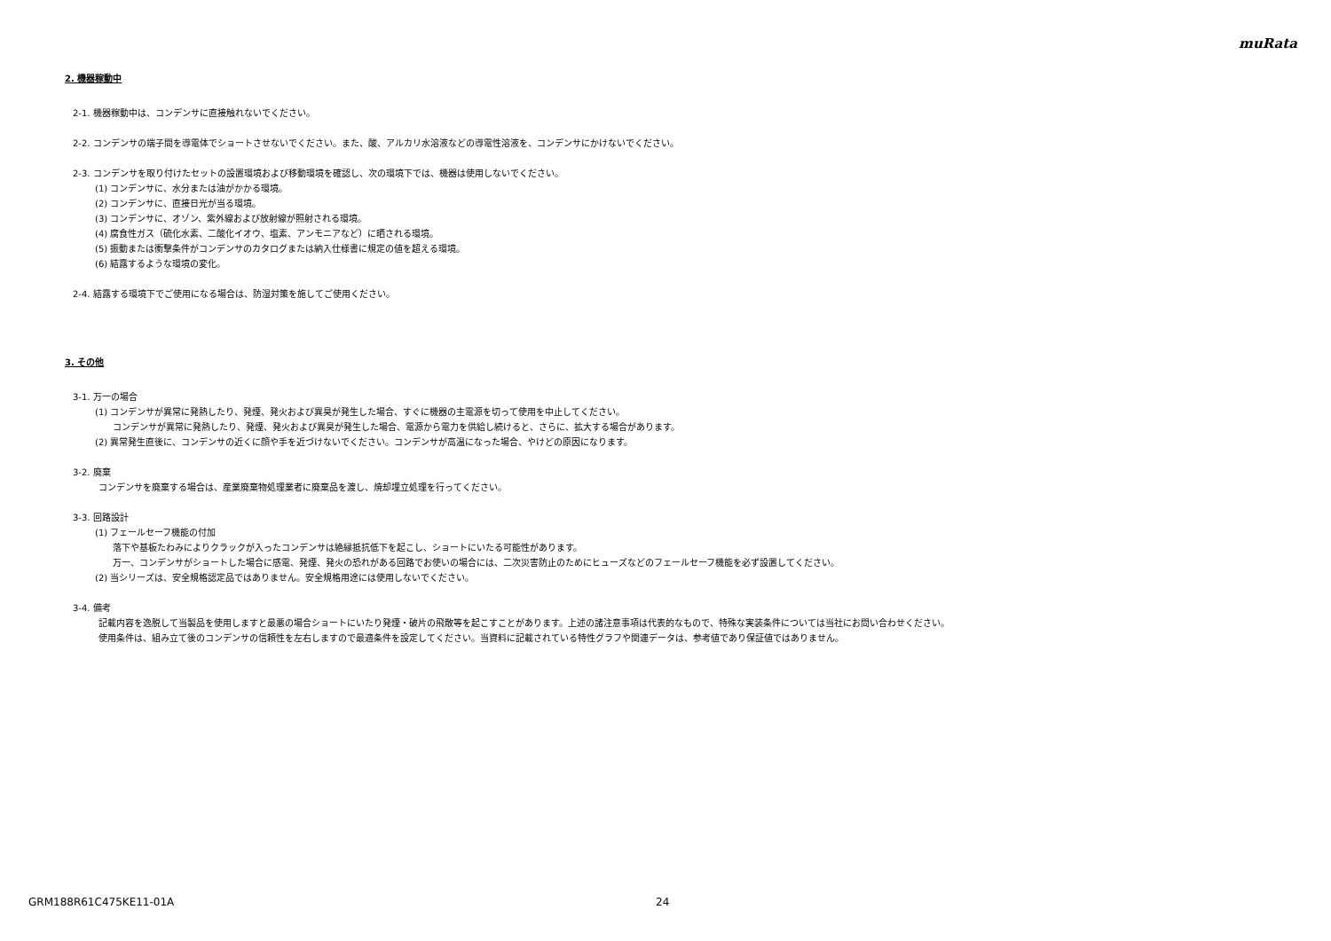muRata
2. 機器稼動中
2-1. 機器稼動中は、コンデンサに直接触れないでください。
2-2. コンデンサの端子間を導電体でショートさせないでください。また、酸、アルカリ水溶液などの導電性溶液を、コンデンサにかけないでください。
2-3. コンデンサを取り付けたセットの設置環境および移動環境を確認し、次の環境下では、機器は使用しないでください。
(1) コンデンサに、水分または油がかかる環境。
(2) コンデンサに、直接日光が当る環境。
(3) コンデンサに、オゾン、紫外線および放射線が照射される環境。
(4) 腐食性ガス（硫化水素、二酸化イオウ、塩素、アンモニアなど）に晒される環境。
(5) 振動または衝撃条件がコンデンサのカタログまたは納入仕様書に規定の値を超える環境。
(6) 結露するような環境の変化。
2-4. 結露する環境下でご使用になる場合は、防湿対策を施してご使用ください。
3. その他
3-1. 万一の場合
(1) コンデンサが異常に発熱したり、発煙、発火および異臭が発生した場合、すぐに機器の主電源を切って使用を中止してください。
コンデンサが異常に発熱したり、発煙、発火および異臭が発生した場合、電源から電力を供給し続けると、さらに、拡大する場合があります。
(2) 異常発生直後に、コンデンサの近くに顔や手を近づけないでください。コンデンサが高温になった場合、やけどの原因になります。
3-2. 廃棄
コンデンサを廃棄する場合は、産業廃棄物処理業者に廃棄品を渡し、焼却埋立処理を行ってください。
3-3. 回路設計
(1) フェールセーフ機能の付加
落下や基板たわみによりクラックが入ったコンデンサは絶縁抵抗低下を起こし、ショートにいたる可能性があります。
万一、コンデンサがショートした場合に感電、発煙、発火の恐れがある回路でお使いの場合には、二次災害防止のためにヒューズなどのフェールセーフ機能を必ず設置してください。
(2) 当シリーズは、安全規格認定品ではありません。安全規格用途には使用しないでください。
3-4. 備考
記載内容を逸脱して当製品を使用しますと最悪の場合ショートにいたり発煙・破片の飛散等を起こすことがあります。上述の諸注意事項は代表的なもので、特殊な実装条件については当社にお問い合わせください。
使用条件は、組み立て後のコンデンサの信頼性を左右しますので最適条件を設定してください。当資料に記載されている特性グラフや関連データは、参考値であり保証値ではありません。
GRM188R61C475KE11-01A 24